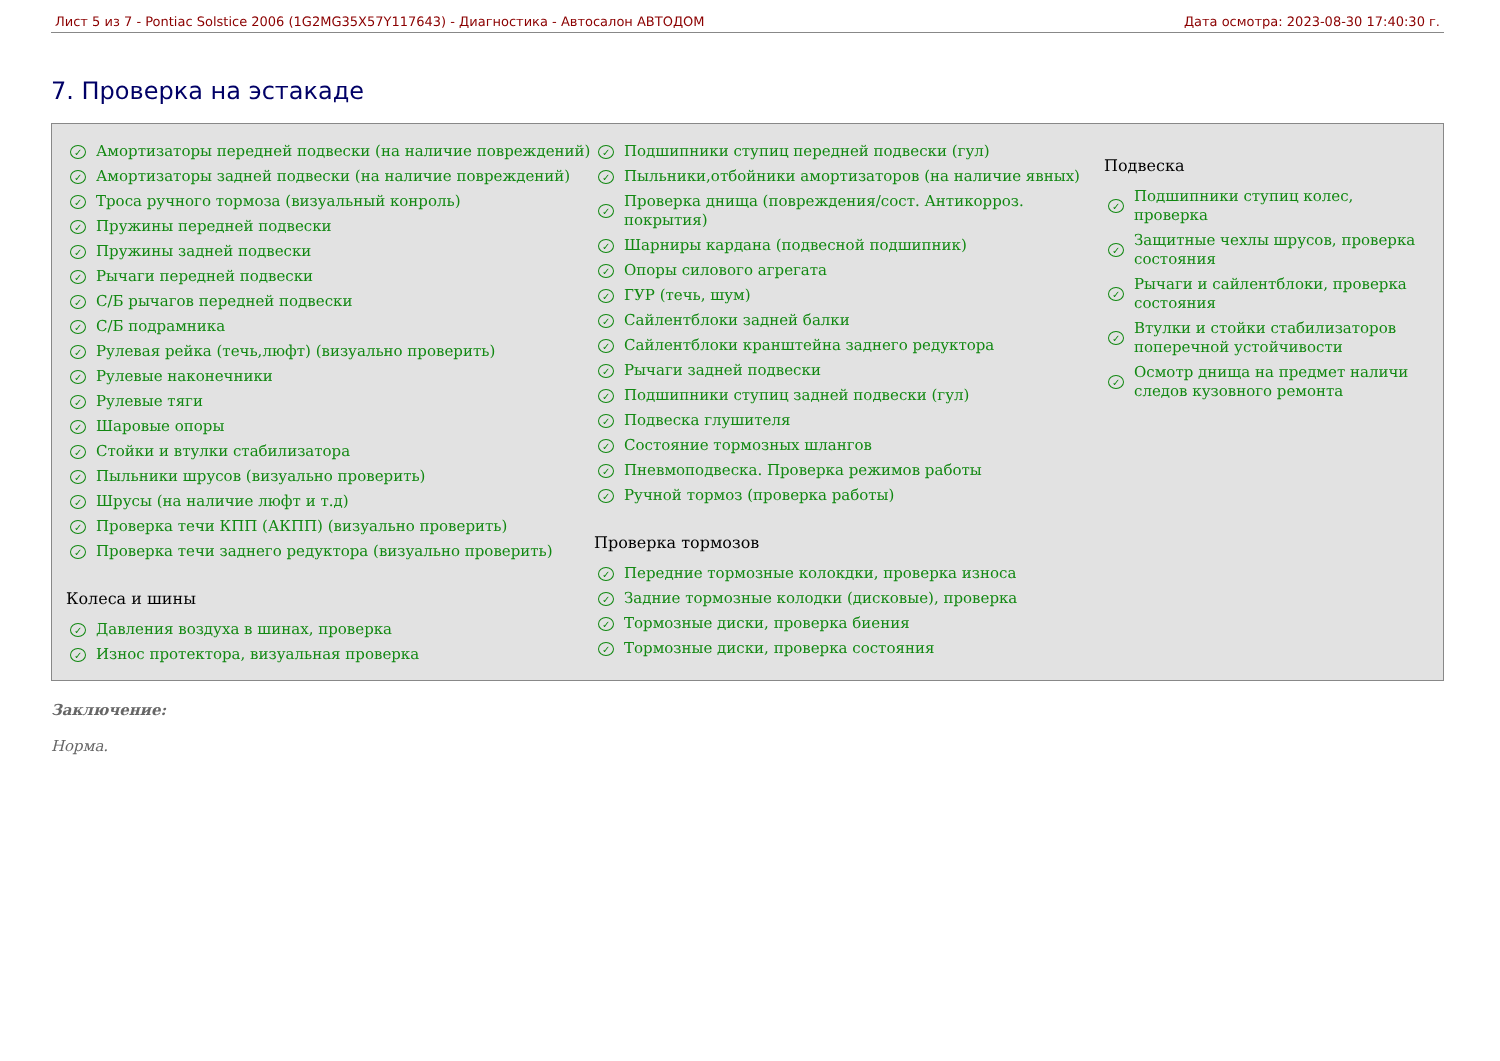Лист 5 из 7 - Pontiac Solstice 2006 (1G2MG35X57Y117643) - Диагностика - Автосалон АВТОДОМ Дата осмотра: 2023-08-30 17:40:30 г.
7. Проверка на эстакаде
✓ Амортизаторы передней подвески (на наличие повреждений)
✓ Амортизаторы задней подвески (на наличие повреждений)
✓ Троса ручного тормоза (визуальный конроль)
✓ Пружины передней подвески
✓ Пружины задней подвески
✓ Рычаги передней подвески
✓ С/Б рычагов передней подвески
✓ С/Б подрамника
✓ Рулевая рейка (течь,люфт) (визуально проверить)
✓ Рулевые наконечники
✓ Рулевые тяги
✓ Шаровые опоры
✓ Стойки и втулки стабилизатора
✓ Пыльники шрусов (визуально проверить)
✓ Шрусы (на наличие люфт и т.д)
✓ Проверка течи КПП (АКПП) (визуально проверить)
✓ Проверка течи заднего редуктора (визуально проверить)
Колеса и шины
✓ Давления воздуха в шинах, проверка
✓ Износ протектора, визуальная проверка
✓ Подшипники ступиц передней подвески (гул)
✓ Пыльники,отбойники амортизаторов (на наличие явных)
✓ Проверка днища (повреждения/сост. Антикорроз. покрытия)
✓ Шарниры кардана (подвесной подшипник)
✓ Опоры силового агрегата
✓ ГУР (течь, шум)
✓ Сайлентблоки задней балки
✓ Сайлентблоки кранштейна заднего редуктора
✓ Рычаги задней подвески
✓ Подшипники ступиц задней подвески (гул)
✓ Подвеска глушителя
✓ Состояние тормозных шлангов
✓ Пневмоподвеска. Проверка режимов работы
✓ Ручной тормоз (проверка работы)
Проверка тормозов
✓ Передние тормозные колокдки, проверка износа
✓ Задние тормозные колодки (дисковые), проверка
✓ Тормозные диски, проверка биения
✓ Тормозные диски, проверка состояния
Подвеска
✓ Подшипники ступиц колес, проверка
✓ Защитные чехлы шрусов, проверка состояния
✓ Рычаги и сайлентблоки, проверка состояния
✓ Втулки и стойки стабилизаторов поперечной устойчивости
✓ Осмотр днища на предмет наличи следов кузовного ремонта
Заключение:
Норма.